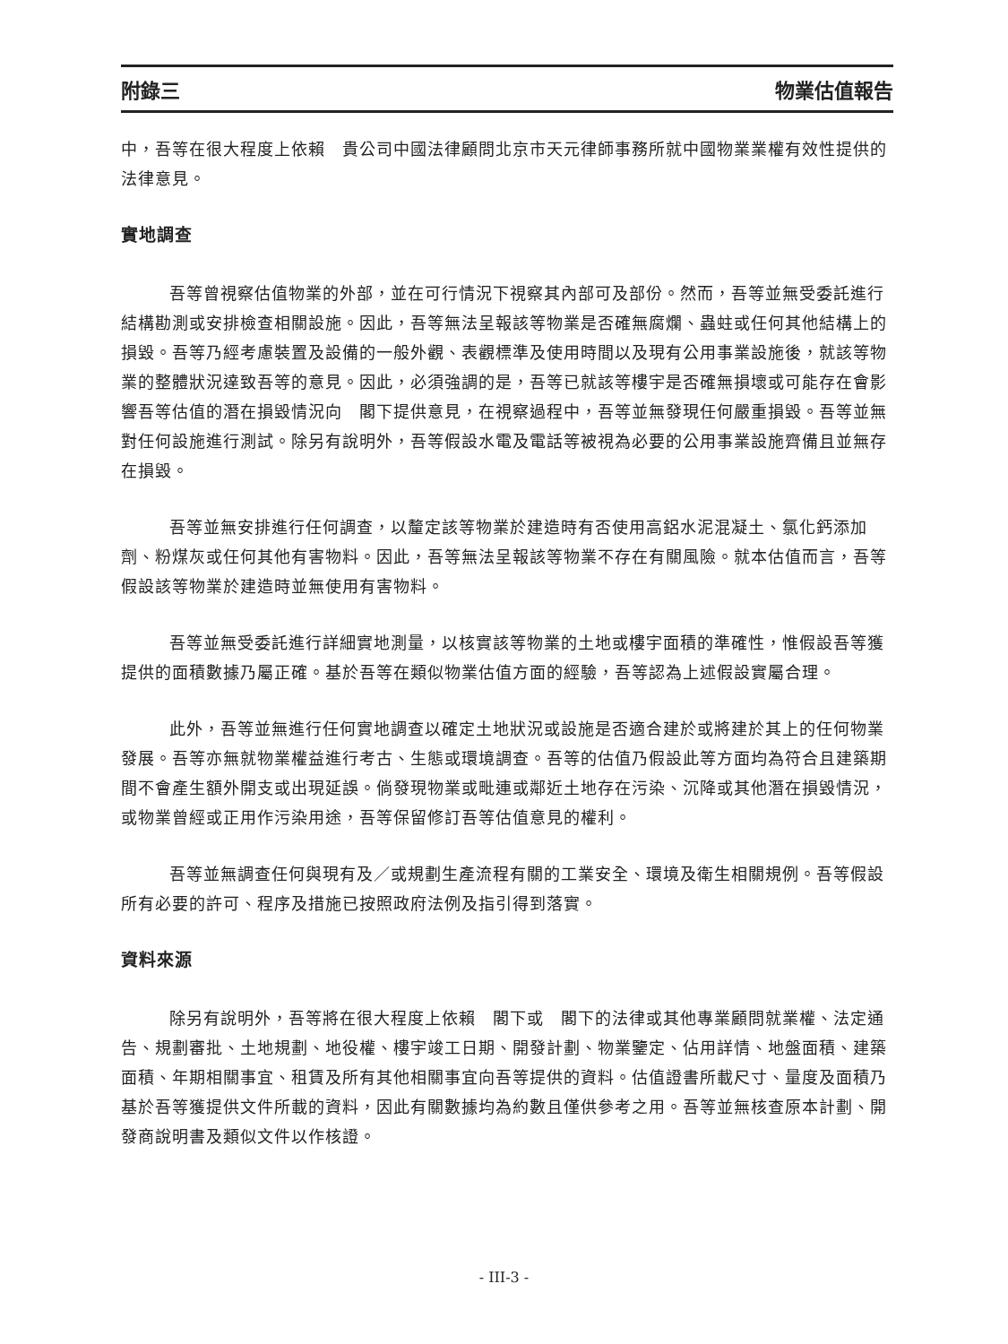附錄三 物業估值報告
中，吾等在很大程度上依賴　貴公司中國法律顧問北京市天元律師事務所就中國物業業權有效性提供的法律意見。
實地調查
吾等曾視察估值物業的外部，並在可行情況下視察其內部可及部份。然而，吾等並無受委託進行結構勘測或安排檢查相關設施。因此，吾等無法呈報該等物業是否確無腐爛、蟲蛀或任何其他結構上的損毀。吾等乃經考慮裝置及設備的一般外觀、表觀標準及使用時間以及現有公用事業設施後，就該等物業的整體狀況達致吾等的意見。因此，必須強調的是，吾等已就該等樓宇是否確無損壞或可能存在會影響吾等估值的潛在損毀情況向　閣下提供意見，在視察過程中，吾等並無發現任何嚴重損毀。吾等並無對任何設施進行測試。除另有說明外，吾等假設水電及電話等被視為必要的公用事業設施齊備且並無存在損毀。
吾等並無安排進行任何調查，以釐定該等物業於建造時有否使用高鋁水泥混凝土、氯化鈣添加劑、粉煤灰或任何其他有害物料。因此，吾等無法呈報該等物業不存在有關風險。就本估值而言，吾等假設該等物業於建造時並無使用有害物料。
吾等並無受委託進行詳細實地測量，以核實該等物業的土地或樓宇面積的準確性，惟假設吾等獲提供的面積數據乃屬正確。基於吾等在類似物業估值方面的經驗，吾等認為上述假設實屬合理。
此外，吾等並無進行任何實地調查以確定土地狀況或設施是否適合建於或將建於其上的任何物業發展。吾等亦無就物業權益進行考古、生態或環境調查。吾等的估值乃假設此等方面均為符合且建築期間不會產生額外開支或出現延誤。倘發現物業或毗連或鄰近土地存在污染、沉降或其他潛在損毀情況，或物業曾經或正用作污染用途，吾等保留修訂吾等估值意見的權利。
吾等並無調查任何與現有及／或規劃生產流程有關的工業安全、環境及衛生相關規例。吾等假設所有必要的許可、程序及措施已按照政府法例及指引得到落實。
資料來源
除另有說明外，吾等將在很大程度上依賴　閣下或　閣下的法律或其他專業顧問就業權、法定通告、規劃審批、土地規劃、地役權、樓宇竣工日期、開發計劃、物業鑒定、佔用詳情、地盤面積、建築面積、年期相關事宜、租賃及所有其他相關事宜向吾等提供的資料。估值證書所載尺寸、量度及面積乃基於吾等獲提供文件所載的資料，因此有關數據均為約數且僅供參考之用。吾等並無核查原本計劃、開發商說明書及類似文件以作核證。
- III-3 -